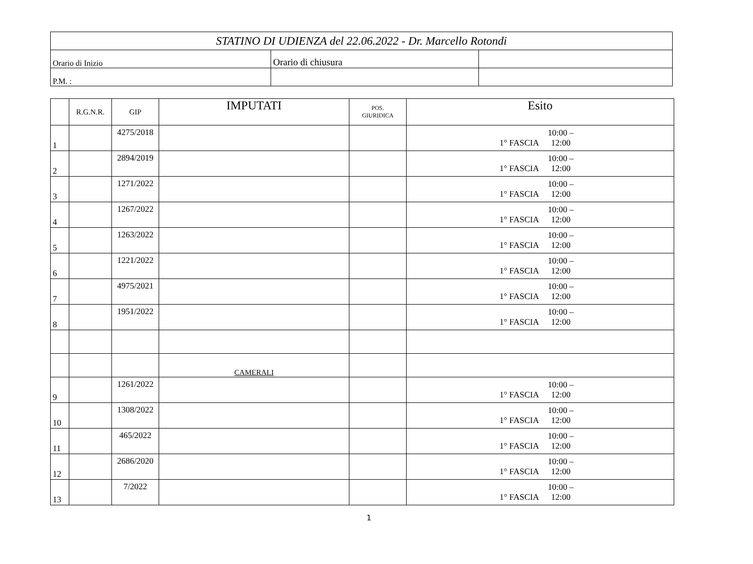| STATINO DI UDIENZA del 22.06.2022 - Dr. Marcello Rotondi | | |
| Orario di Inizio | Orario di chiusura | |
| P.M. : | | |
| | R.G.N.R. | GIP | IMPUTATI | POS. GIURIDICA | Esito |
| --- | --- | --- | --- | --- | --- |
| 1 | | 4275/2018 | | | 1° FASCIA 10:00 – 12:00 |
| 2 | | 2894/2019 | | | 1° FASCIA 10:00 – 12:00 |
| 3 | | 1271/2022 | | | 1° FASCIA 10:00 – 12:00 |
| 4 | | 1267/2022 | | | 1° FASCIA 10:00 – 12:00 |
| 5 | | 1263/2022 | | | 1° FASCIA 10:00 – 12:00 |
| 6 | | 1221/2022 | | | 1° FASCIA 10:00 – 12:00 |
| 7 | | 4975/2021 | | | 1° FASCIA 10:00 – 12:00 |
| 8 | | 1951/2022 | | | 1° FASCIA 10:00 – 12:00 |
| | | | CAMERALI | | |
| 9 | | 1261/2022 | | | 1° FASCIA 10:00 – 12:00 |
| 10 | | 1308/2022 | | | 1° FASCIA 10:00 – 12:00 |
| 11 | | 465/2022 | | | 1° FASCIA 10:00 – 12:00 |
| 12 | | 2686/2020 | | | 1° FASCIA 10:00 – 12:00 |
| 13 | | 7/2022 | | | 1° FASCIA 10:00 – 12:00 |
1